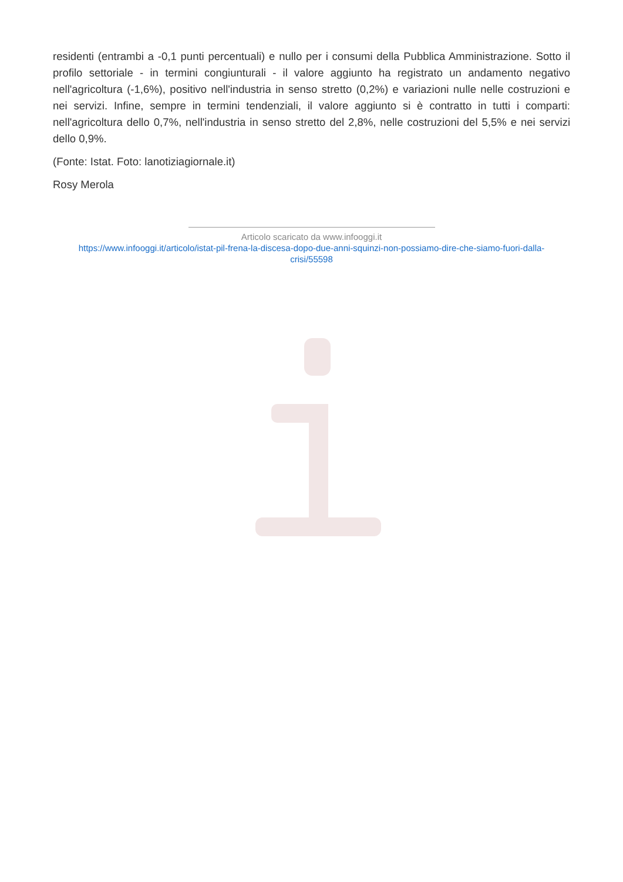residenti (entrambi a -0,1 punti percentuali) e nullo per i consumi della Pubblica Amministrazione. Sotto il profilo settoriale - in termini congiunturali - il valore aggiunto ha registrato un andamento negativo nell'agricoltura (-1,6%), positivo nell'industria in senso stretto (0,2%) e variazioni nulle nelle costruzioni e nei servizi. Infine, sempre in termini tendenziali, il valore aggiunto si è contratto in tutti i comparti: nell'agricoltura dello 0,7%, nell'industria in senso stretto del 2,8%, nelle costruzioni del 5,5% e nei servizi dello 0,9%.
(Fonte: Istat. Foto: lanotiziagiornale.it)
Rosy Merola
Articolo scaricato da www.infooggi.it
https://www.infooggi.it/articolo/istat-pil-frena-la-discesa-dopo-due-anni-squinzi-non-possiamo-dire-che-siamo-fuori-dalla-crisi/55598